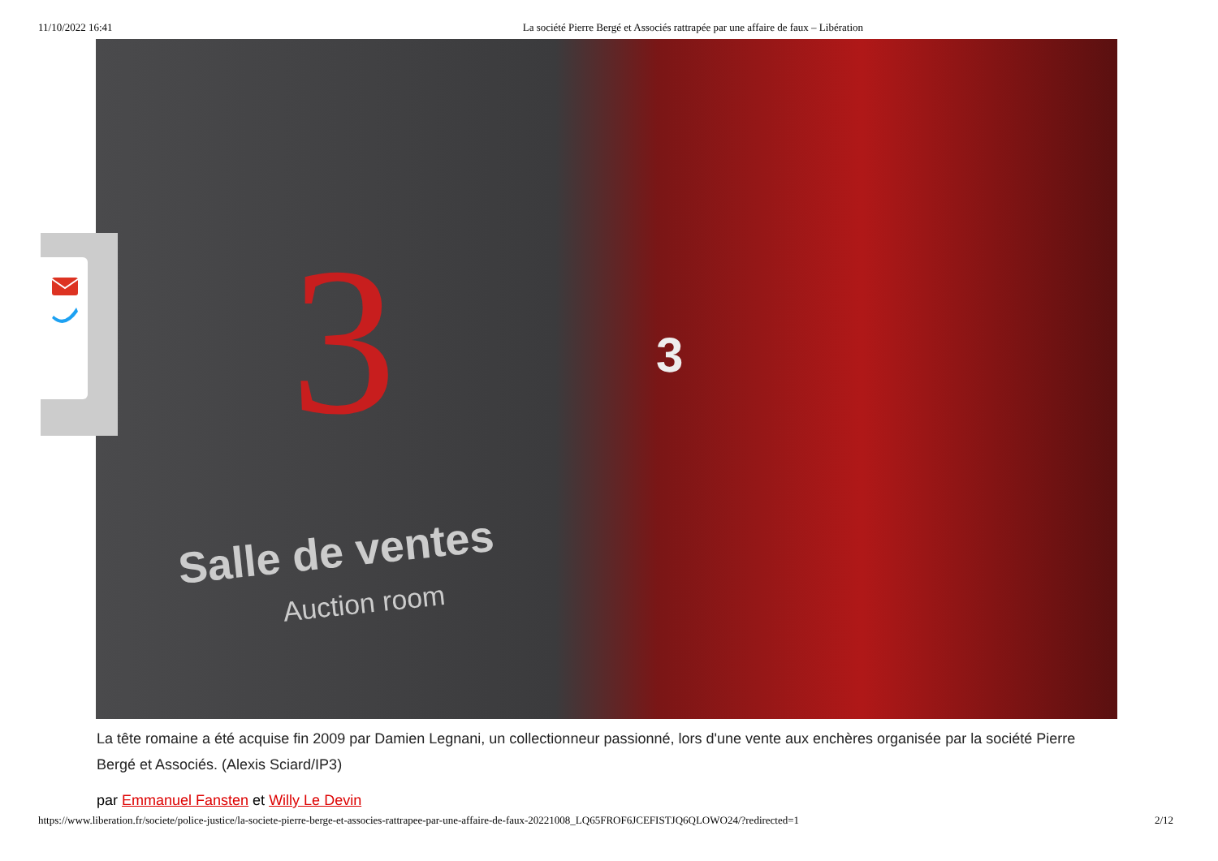11/10/2022 16:41 La société Pierre Bergé et Associés rattrapée par une affaire de faux – Libération
3
Salle de ventes
Auction room
3
La tête romaine a été acquise fin 2009 par Damien Legnani, un collectionneur passionné, lors d'une vente aux enchères organisée par la société Pierre Bergé et Associés. (Alexis Sciard/IP3)
par Emmanuel Fansten et Willy Le Devin
https://www.liberation.fr/societe/police-justice/la-societe-pierre-berge-et-associes-rattrapee-par-une-affaire-de-faux-20221008_LQ65FROF6JCEFISTJQ6QLOWO24/?redirected=1 2/12